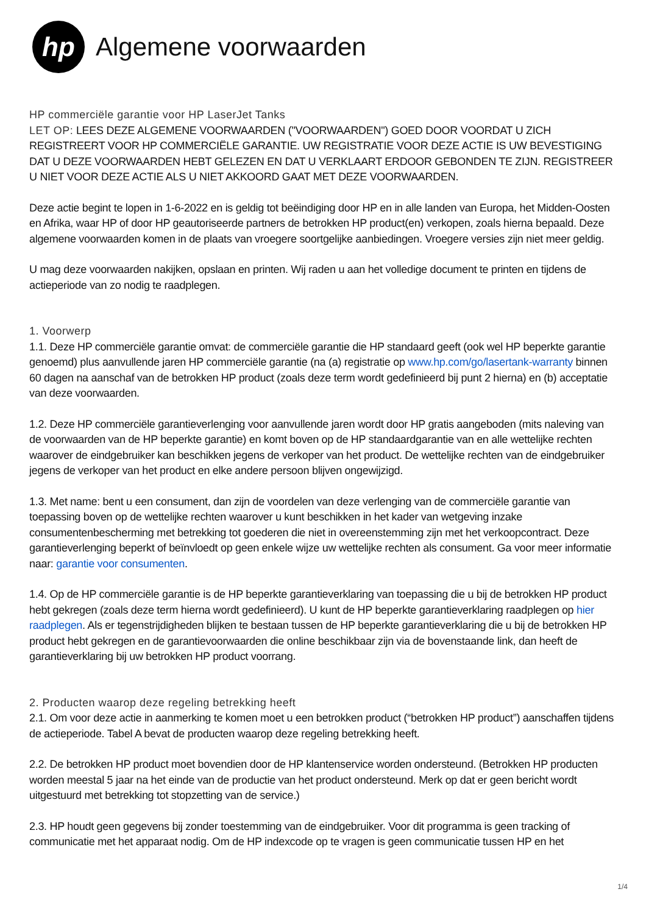hp
Algemene voorwaarden
HP commerciële garantie voor HP LaserJet Tanks
LET OP: LEES DEZE ALGEMENE VOORWAARDEN ("VOORWAARDEN") GOED DOOR VOORDAT U ZICH REGISTREERT VOOR HP COMMERCIËLE GARANTIE. UW REGISTRATIE VOOR DEZE ACTIE IS UW BEVESTIGING DAT U DEZE VOORWAARDEN HEBT GELEZEN EN DAT U VERKLAART ERDOOR GEBONDEN TE ZIJN. REGISTREER U NIET VOOR DEZE ACTIE ALS U NIET AKKOORD GAAT MET DEZE VOORWAARDEN.
Deze actie begint te lopen in 1-6-2022 en is geldig tot beëindiging door HP en in alle landen van Europa, het Midden-Oosten en Afrika, waar HP of door HP geautoriseerde partners de betrokken HP product(en) verkopen, zoals hierna bepaald. Deze algemene voorwaarden komen in de plaats van vroegere soortgelijke aanbiedingen. Vroegere versies zijn niet meer geldig.
U mag deze voorwaarden nakijken, opslaan en printen. Wij raden u aan het volledige document te printen en tijdens de actieperiode van zo nodig te raadplegen.
1. Voorwerp
1.1. Deze HP commerciële garantie omvat: de commerciële garantie die HP standaard geeft (ook wel HP beperkte garantie genoemd) plus aanvullende jaren HP commerciële garantie (na (a) registratie op www.hp.com/go/lasertank-warranty binnen 60 dagen na aanschaf van de betrokken HP product (zoals deze term wordt gedefinieerd bij punt 2 hierna) en (b) acceptatie van deze voorwaarden.
1.2. Deze HP commerciële garantieverlenging voor aanvullende jaren wordt door HP gratis aangeboden (mits naleving van de voorwaarden van de HP beperkte garantie) en komt boven op de HP standaardgarantie van en alle wettelijke rechten waarover de eindgebruiker kan beschikken jegens de verkoper van het product. De wettelijke rechten van de eindgebruiker jegens de verkoper van het product en elke andere persoon blijven ongewijzigd.
1.3. Met name: bent u een consument, dan zijn de voordelen van deze verlenging van de commerciële garantie van toepassing boven op de wettelijke rechten waarover u kunt beschikken in het kader van wetgeving inzake consumentenbescherming met betrekking tot goederen die niet in overeenstemming zijn met het verkoopcontract. Deze garantieverlenging beperkt of beïnvloedt op geen enkele wijze uw wettelijke rechten als consument. Ga voor meer informatie naar: garantie voor consumenten.
1.4. Op de HP commerciële garantie is de HP beperkte garantieverklaring van toepassing die u bij de betrokken HP product hebt gekregen (zoals deze term hierna wordt gedefinieerd). U kunt de HP beperkte garantieverklaring raadplegen op hier raadplegen. Als er tegenstrijdigheden blijken te bestaan tussen de HP beperkte garantieverklaring die u bij de betrokken HP product hebt gekregen en de garantievoorwaarden die online beschikbaar zijn via de bovenstaande link, dan heeft de garantieverklaring bij uw betrokken HP product voorrang.
2. Producten waarop deze regeling betrekking heeft
2.1. Om voor deze actie in aanmerking te komen moet u een betrokken product (“betrokken HP product”) aanschaffen tijdens de actieperiode. Tabel A bevat de producten waarop deze regeling betrekking heeft.
2.2. De betrokken HP product moet bovendien door de HP klantenservice worden ondersteund. (Betrokken HP producten worden meestal 5 jaar na het einde van de productie van het product ondersteund. Merk op dat er geen bericht wordt uitgestuurd met betrekking tot stopzetting van de service.)
2.3. HP houdt geen gegevens bij zonder toestemming van de eindgebruiker. Voor dit programma is geen tracking of communicatie met het apparaat nodig. Om de HP indexcode op te vragen is geen communicatie tussen HP en het
1/4